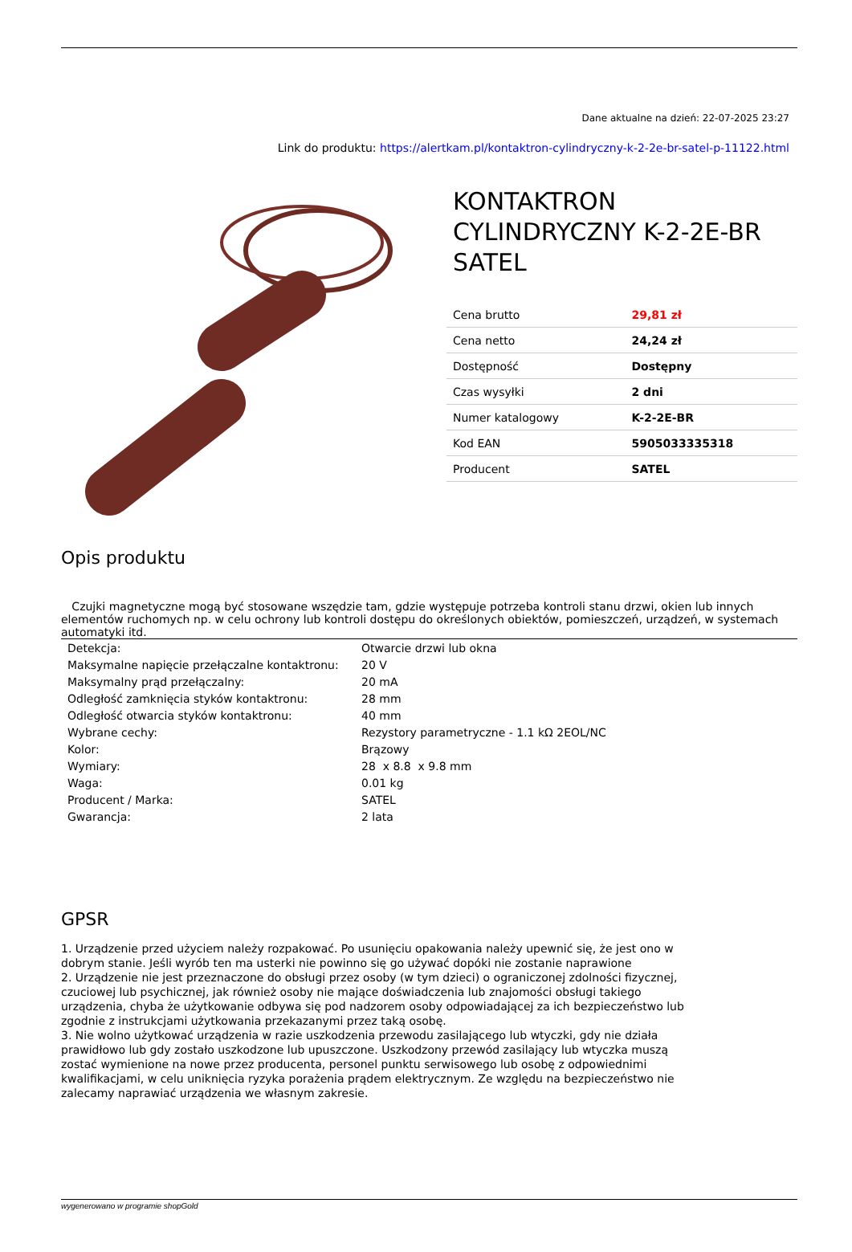Dane aktualne na dzień: 22-07-2025 23:27
Link do produktu: https://alertkam.pl/kontaktron-cylindryczny-k-2-2e-br-satel-p-11122.html
KONTAKTRON CYLINDRYCZNY K-2-2E-BR SATEL
| Cena brutto | 29,81 zł |
| Cena netto | 24,24 zł |
| Dostępność | Dostępny |
| Czas wysyłki | 2 dni |
| Numer katalogowy | K-2-2E-BR |
| Kod EAN | 5905033335318 |
| Producent | SATEL |
Opis produktu
Czujki magnetyczne mogą być stosowane wszędzie tam, gdzie występuje potrzeba kontroli stanu drzwi, okien lub innych elementów ruchomych np. w celu ochrony lub kontroli dostępu do określonych obiektów, pomieszczeń, urządzeń, w systemach automatyki itd.
| Detekcja: | Otwarcie drzwi lub okna |
| Maksymalne napięcie przełączalne kontaktronu: | 20 V |
| Maksymalny prąd przełączalny: | 20 mA |
| Odległość zamknięcia styków kontaktronu: | 28 mm |
| Odległość otwarcia styków kontaktronu: | 40 mm |
| Wybrane cechy: | Rezystory parametryczne - 1.1 kΩ 2EOL/NC |
| Kolor: | Brązowy |
| Wymiary: | 28 x 8.8 x 9.8 mm |
| Waga: | 0.01 kg |
| Producent / Marka: | SATEL |
| Gwarancja: | 2 lata |
GPSR
1. Urządzenie przed użyciem należy rozpakować. Po usunięciu opakowania należy upewnić się, że jest ono w dobrym stanie. Jeśli wyrób ten ma usterki nie powinno się go używać dopóki nie zostanie naprawione
2. Urządzenie nie jest przeznaczone do obsługi przez osoby (w tym dzieci) o ograniczonej zdolności fizycznej, czuciowej lub psychicznej, jak również osoby nie mające doświadczenia lub znajomości obsługi takiego urządzenia, chyba że użytkowanie odbywa się pod nadzorem osoby odpowiadającej za ich bezpieczeństwo lub zgodnie z instrukcjami użytkowania przekazanymi przez taką osobę.
3. Nie wolno użytkować urządzenia w razie uszkodzenia przewodu zasilającego lub wtyczki, gdy nie działa prawidłowo lub gdy zostało uszkodzone lub upuszczone. Uszkodzony przewód zasilający lub wtyczka muszą zostać wymienione na nowe przez producenta, personel punktu serwisowego lub osobę z odpowiednimi kwalifikacjami, w celu uniknięcia ryzyka porażenia prądem elektrycznym. Ze względu na bezpieczeństwo nie zalecamy naprawiać urządzenia we własnym zakresie.
wygenerowano w programie shopGold